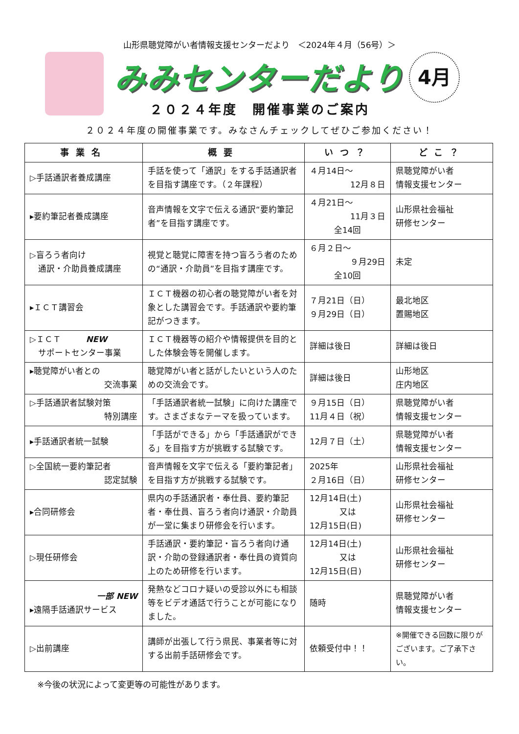4月
山形県聴覚障がい者情報支援センターだより　＜2024年４月（56号）＞
みみセンターだより
２０２４年度　開催事業のご案内
２０２４年度の開催事業です。みなさんチェックしてぜひご参加ください！
| 事業名 | 概要 | いつ？ | どこ？ |
| --- | --- | --- | --- |
| ▷手話通訳者養成講座 | 手話を使って「通訳」をする手話通訳者を目指す講座です。（２年課程） | ４月14日～ 12月８日 | 県聴覚障がい者 情報支援センター |
| ▸要約筆記者養成講座 | 音声情報を文字で伝える通訳“要約筆記者”を目指す講座です。 | ４月21日～ 11月３日 全14回 | 山形県社会福祉 研修センター |
| ▷盲ろう者向け 通訳・介助員養成講座 | 視覚と聴覚に障害を持つ盲ろう者のための“通訳・介助員”を目指す講座です。 | ６月２日～ ９月29日 全10回 | 未定 |
| ▸ＩＣＴ講習会 | ＩＣＴ機器の初心者の聴覚障がい者を対象とした講習会です。手話通訳や要約筆記がつきます。 | ７月21日（日） ９月29日（日） | 最北地区 置賜地区 |
| ▷ＩＣＴ NEW サポートセンター事業 | ＩＣＴ機器等の紹介や情報提供を目的とした体験会等を開催します。 | 詳細は後日 | 詳細は後日 |
| ▸聴覚障がい者との 交流事業 | 聴覚障がい者と話がしたいという人のための交流会です。 | 詳細は後日 | 山形地区 庄内地区 |
| ▷手話通訳者試験対策 特別講座 | 「手話通訳者統一試験」に向けた講座です。さまざまなテーマを扱っています。 | ９月15日（日） 11月４日（祝） | 県聴覚障がい者 情報支援センター |
| ▸手話通訳者統一試験 | 「手話ができる」から「手話通訳ができる」を目指す方が挑戦する試験です。 | 12月７日（土） | 県聴覚障がい者 情報支援センター |
| ▷全国統一要約筆記者 認定試験 | 音声情報を文字で伝える「要約筆記者」を目指す方が挑戦する試験です。 | 2025年 ２月16日（日） | 山形県社会福祉 研修センター |
| ▸合同研修会 | 県内の手話通訳者・奉仕員、要約筆記者・奉仕員、盲ろう者向け通訳・介助員が一堂に集まり研修会を行います。 | 12月14日(土) 又は 12月15日(日) | 山形県社会福祉 研修センター |
| ▷現任研修会 | 手話通訳・要約筆記・盲ろう者向け通訳・介助の登録通訳者・奉仕員の資質向上のため研修を行います。 | 12月14日(土) 又は 12月15日(日) | 山形県社会福祉 研修センター |
| 一部 NEW ▸遠隔手話通訳サービス | 発熱などコロナ疑いの受診以外にも相談等をビデオ通話で行うことが可能になりました。 | 随時 | 県聴覚障がい者 情報支援センター |
| ▷出前講座 | 講師が出張して行う県民、事業者等に対する出前手話研修会です。 | 依頼受付中！！ | ※開催できる回数に限りがございます。ご了承下さい。 |
※今後の状況によって変更等の可能性があります。